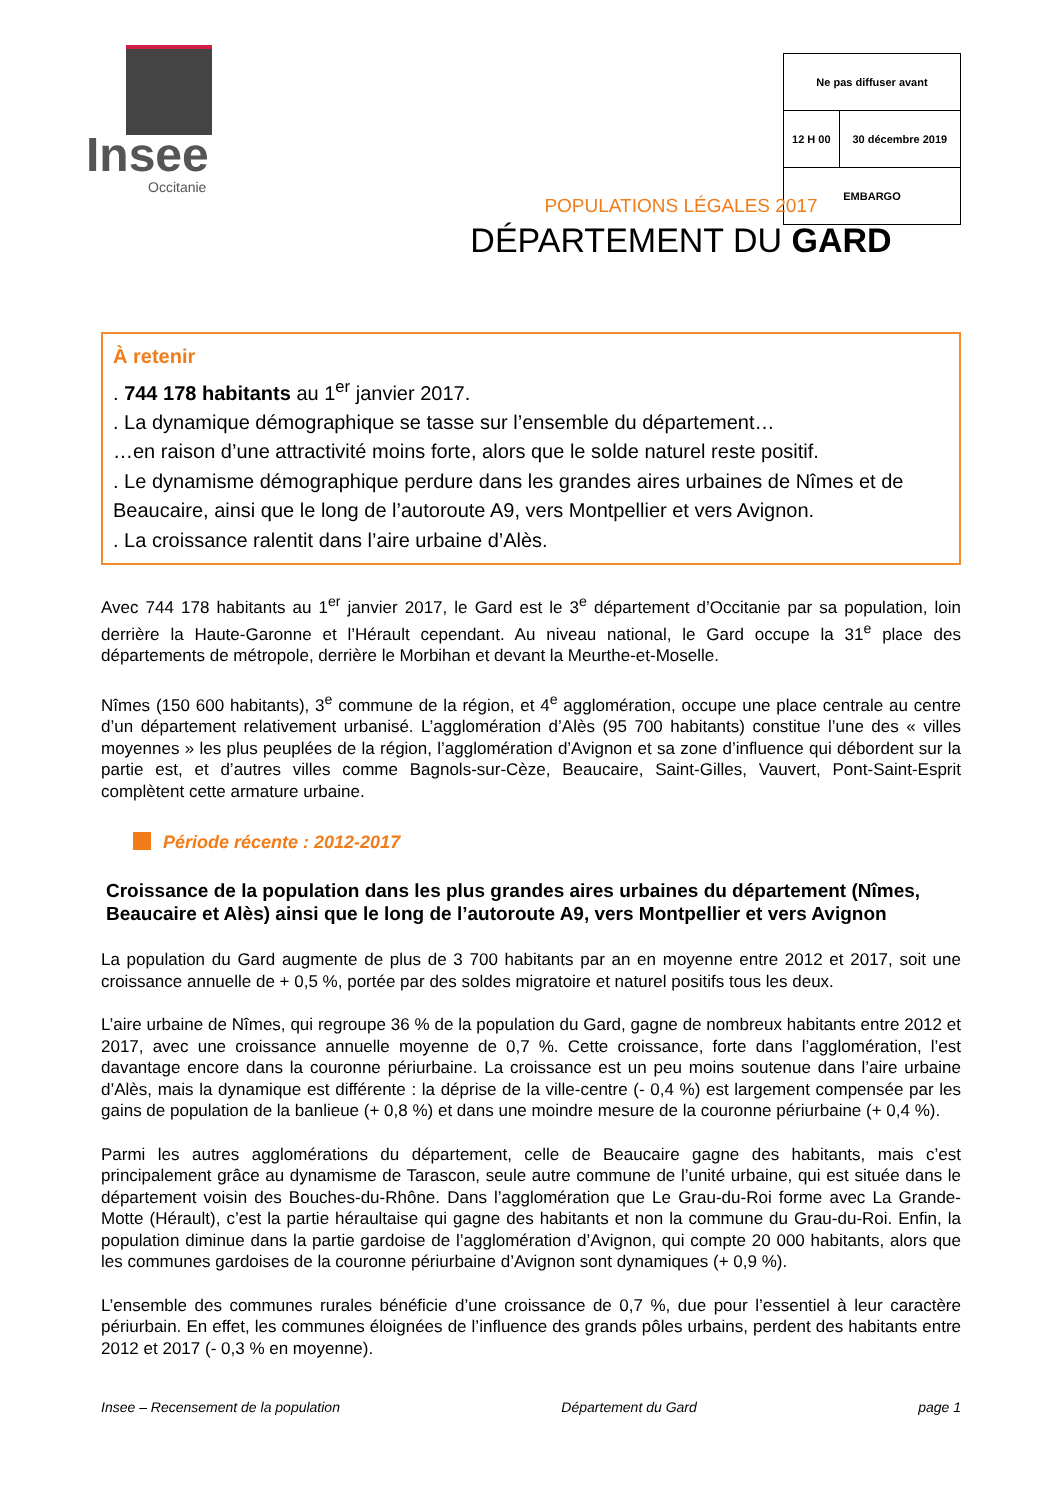Insee
Occitanie
| Ne pas diffuser avant | |
| 12 H 00 | 30 décembre 2019 |
| EMBARGO | |
POPULATIONS LÉGALES 2017
DÉPARTEMENT DU GARD
À retenir
. 744 178 habitants au 1<sup>er</sup> janvier 2017.
. La dynamique démographique se tasse sur l’ensemble du département…
…en raison d’une attractivité moins forte, alors que le solde naturel reste positif.
. Le dynamisme démographique perdure dans les grandes aires urbaines de Nîmes et de Beaucaire, ainsi que le long de l’autoroute A9, vers Montpellier et vers Avignon.
. La croissance ralentit dans l’aire urbaine d’Alès.
Avec 744 178 habitants au 1<sup>er</sup> janvier 2017, le Gard est le 3<sup>e</sup> département d’Occitanie par sa population, loin derrière la Haute-Garonne et l’Hérault cependant. Au niveau national, le Gard occupe la 31<sup>e</sup> place des départements de métropole, derrière le Morbihan et devant la Meurthe-et-Moselle.
Nîmes (150 600 habitants), 3<sup>e</sup> commune de la région, et 4<sup>e</sup> agglomération, occupe une place centrale au centre d’un département relativement urbanisé. L’agglomération d’Alès (95 700 habitants) constitue l’une des « villes moyennes » les plus peuplées de la région, l’agglomération d’Avignon et sa zone d’influence qui débordent sur la partie est, et d’autres villes comme Bagnols-sur-Cèze, Beaucaire, Saint-Gilles, Vauvert, Pont-Saint-Esprit complètent cette armature urbaine.
Période récente : 2012-2017
Croissance de la population dans les plus grandes aires urbaines du département (Nîmes, Beaucaire et Alès) ainsi que le long de l’autoroute A9, vers Montpellier et vers Avignon
La population du Gard augmente de plus de 3 700 habitants par an en moyenne entre 2012 et 2017, soit une croissance annuelle de + 0,5 %, portée par des soldes migratoire et naturel positifs tous les deux.
L’aire urbaine de Nîmes, qui regroupe 36 % de la population du Gard, gagne de nombreux habitants entre 2012 et 2017, avec une croissance annuelle moyenne de 0,7 %. Cette croissance, forte dans l’agglomération, l’est davantage encore dans la couronne périurbaine. La croissance est un peu moins soutenue dans l’aire urbaine d’Alès, mais la dynamique est différente : la déprise de la ville-centre (- 0,4 %) est largement compensée par les gains de population de la banlieue (+ 0,8 %) et dans une moindre mesure de la couronne périurbaine (+ 0,4 %).
Parmi les autres agglomérations du département, celle de Beaucaire gagne des habitants, mais c’est principalement grâce au dynamisme de Tarascon, seule autre commune de l’unité urbaine, qui est située dans le département voisin des Bouches-du-Rhône. Dans l’agglomération que Le Grau-du-Roi forme avec La Grande-Motte (Hérault), c’est la partie héraultaise qui gagne des habitants et non la commune du Grau-du-Roi. Enfin, la population diminue dans la partie gardoise de l’agglomération d’Avignon, qui compte 20 000 habitants, alors que les communes gardoises de la couronne périurbaine d’Avignon sont dynamiques (+ 0,9 %).
L’ensemble des communes rurales bénéficie d’une croissance de 0,7 %, due pour l’essentiel à leur caractère périurbain. En effet, les communes éloignées de l’influence des grands pôles urbains, perdent des habitants entre 2012 et 2017 (- 0,3 % en moyenne).
Insee – Recensement de la population Département du Gard page 1